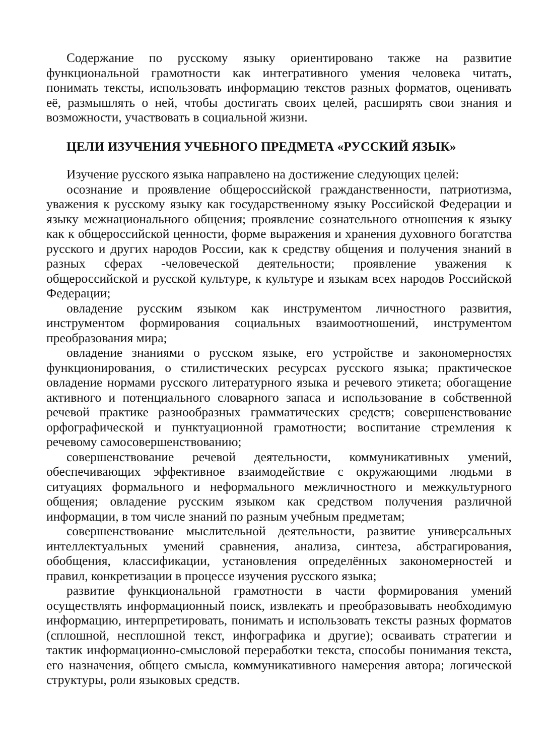Содержание по русскому языку ориентировано также на развитие функциональной грамотности как интегративного умения человека читать, понимать тексты, использовать информацию текстов разных форматов, оценивать её, размышлять о ней, чтобы достигать своих целей, расширять свои знания и возможности, участвовать в социальной жизни.
ЦЕЛИ ИЗУЧЕНИЯ УЧЕБНОГО ПРЕДМЕТА «РУССКИЙ ЯЗЫК»
Изучение русского языка направлено на достижение следующих целей:
осознание и проявление общероссийской гражданственности, патриотизма, уважения к русскому языку как государственному языку Российской Федерации и языку межнационального общения; проявление сознательного отношения к языку как к общероссийской ценности, форме выражения и хранения духовного богатства русского и других народов России, как к средству общения и получения знаний в разных сферах -человеческой деятельности; проявление уважения к общероссийской и русской культуре, к культуре и языкам всех народов Российской Федерации;
овладение русским языком как инструментом личностного развития, инструментом формирования социальных взаимоотношений, инструментом преобразования мира;
овладение знаниями о русском языке, его устройстве и закономерностях функционирования, о стилистических ресурсах русского языка; практическое овладение нормами русского литературного языка и речевого этикета; обогащение активного и потенциального словарного запаса и использование в собственной речевой практике разнообразных грамматических средств; совершенствование орфографической и пунктуационной грамотности; воспитание стремления к речевому самосовершенствованию;
совершенствование речевой деятельности, коммуникативных умений, обеспечивающих эффективное взаимодействие с окружающими людьми в ситуациях формального и неформального межличностного и межкультурного общения; овладение русским языком как средством получения различной информации, в том числе знаний по разным учебным предметам;
совершенствование мыслительной деятельности, развитие универсальных интеллектуальных умений сравнения, анализа, синтеза, абстрагирования, обобщения, классификации, установления определённых закономерностей и правил, конкретизации в процессе изучения русского языка;
развитие функциональной грамотности в части формирования умений осуществлять информационный поиск, извлекать и преобразовывать необходимую информацию, интерпретировать, понимать и использовать тексты разных форматов (сплошной, несплошной текст, инфографика и другие); осваивать стратегии и тактик информационно-смысловой переработки текста, способы понимания текста, его назначения, общего смысла, коммуникативного намерения автора; логической структуры, роли языковых средств.